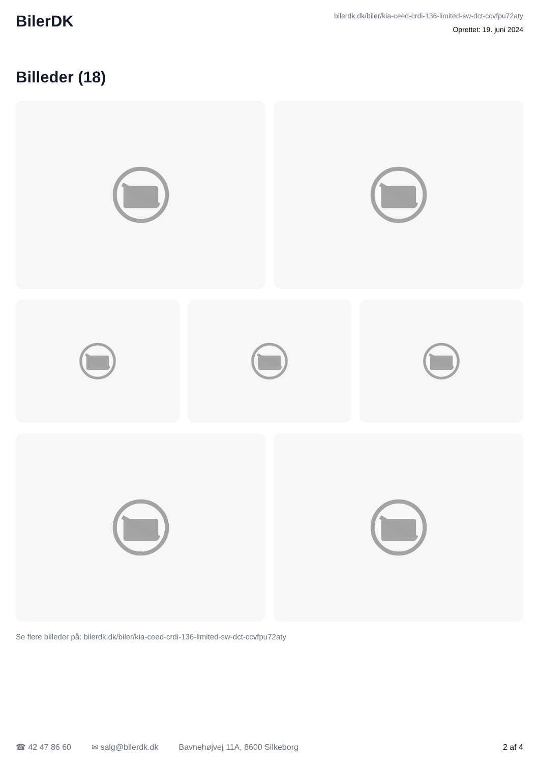BilerDK
bilerdk.dk/biler/kia-ceed-crdi-136-limited-sw-dct-ccvfpu72aty
Oprettet: 19. juni 2024
Billeder (18)
Se flere billeder på: bilerdk.dk/biler/kia-ceed-crdi-136-limited-sw-dct-ccvfpu72aty
☎ 42 47 86 60 ✉ salg@bilerdk.dk Bavnehøjvej 11A, 8600 Silkeborg 2 af 4